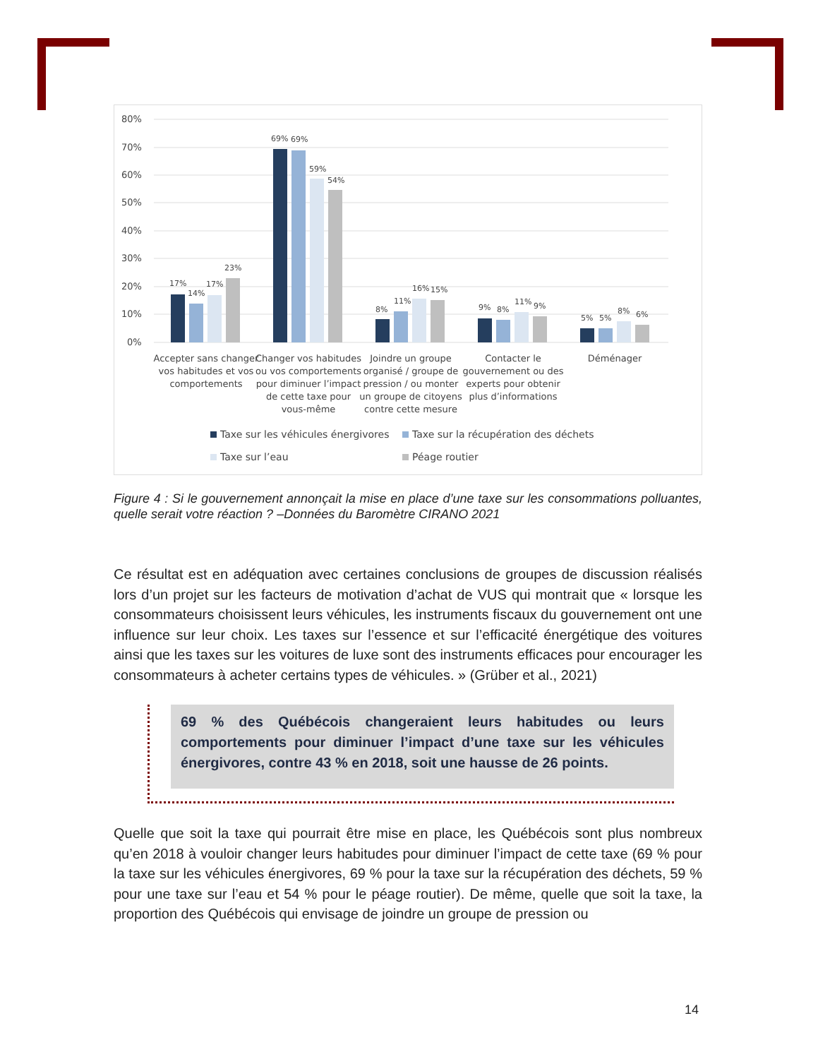80%
70%
60%
50%
40%
30%
20%
10%
0%
17%
14%
17%
23%
69%
69%
59%
54%
8%
11%
16%
15%
9%
8%
11%
9%
5%
5%
8%
6%
Accepter sans changer
vos habitudes et vos
comportements
Changer vos habitudes
ou vos comportements
pour diminuer l’impact
de cette taxe pour
vous-même
Joindre un groupe
organisé / groupe de
pression / ou monter
un groupe de citoyens
contre cette mesure
Contacter le
gouvernement ou des
experts pour obtenir
plus d’informations
Déménager
Taxe sur les véhicules énergivores
Taxe sur la récupération des déchets
Taxe sur l’eau
Péage routier
Figure 4 : Si le gouvernement annonçait la mise en place d’une taxe sur les consommations polluantes, quelle serait votre réaction ? –Données du Baromètre CIRANO 2021
Ce résultat est en adéquation avec certaines conclusions de groupes de discussion réalisés lors d’un projet sur les facteurs de motivation d’achat de VUS qui montrait que « lorsque les consommateurs choisissent leurs véhicules, les instruments fiscaux du gouvernement ont une influence sur leur choix. Les taxes sur l’essence et sur l’efficacité énergétique des voitures ainsi que les taxes sur les voitures de luxe sont des instruments efficaces pour encourager les consommateurs à acheter certains types de véhicules. » (Grüber et al., 2021)
69 % des Québécois changeraient leurs habitudes ou leurs comportements pour diminuer l’impact d’une taxe sur les véhicules énergivores, contre 43 % en 2018, soit une hausse de 26 points.
Quelle que soit la taxe qui pourrait être mise en place, les Québécois sont plus nombreux qu’en 2018 à vouloir changer leurs habitudes pour diminuer l’impact de cette taxe (69 % pour la taxe sur les véhicules énergivores, 69 % pour la taxe sur la récupération des déchets, 59 % pour une taxe sur l’eau et 54 % pour le péage routier). De même, quelle que soit la taxe, la proportion des Québécois qui envisage de joindre un groupe de pression ou
14